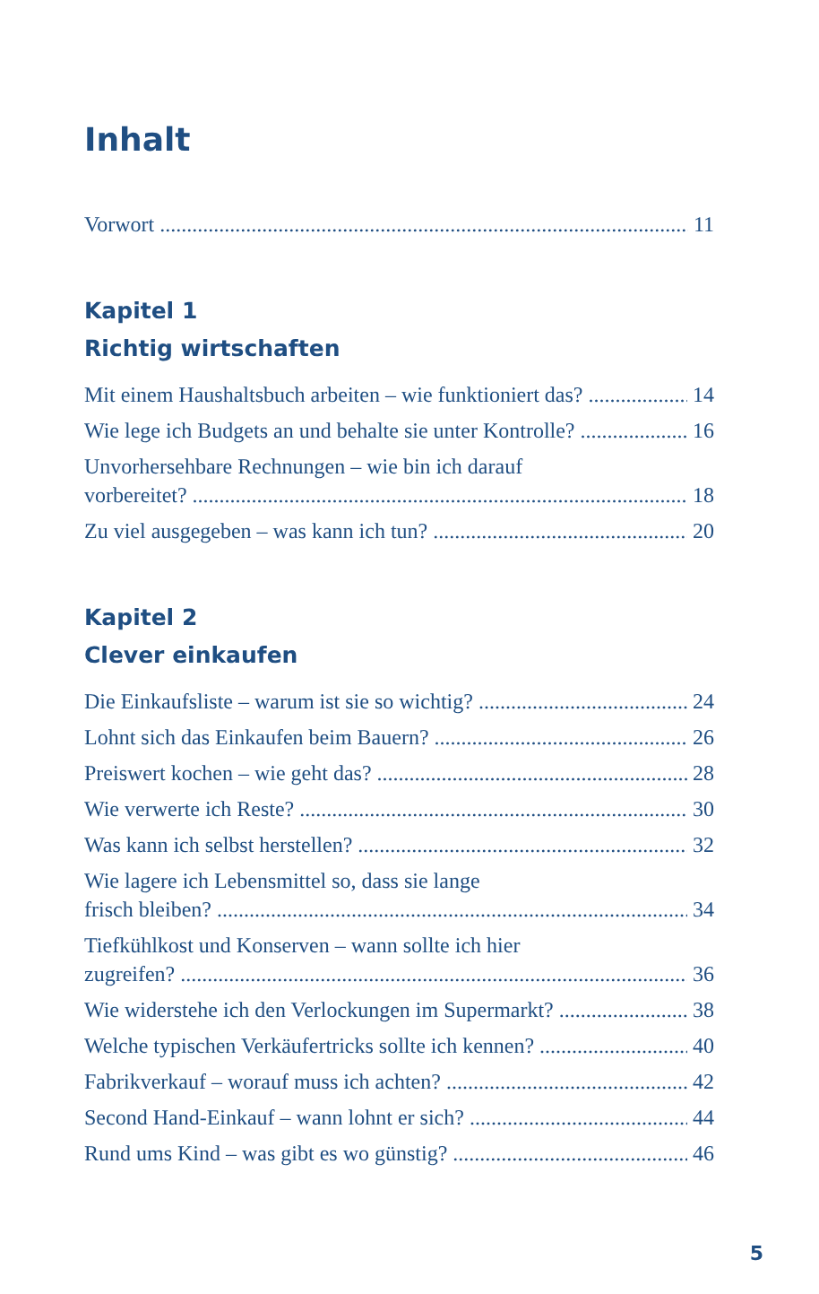Inhalt
Vorwort 11
Kapitel 1
Richtig wirtschaften
Mit einem Haushaltsbuch arbeiten – wie funktioniert das? 14
Wie lege ich Budgets an und behalte sie unter Kontrolle? 16
Unvorhersehbare Rechnungen – wie bin ich darauf
vorbereitet? 18
Zu viel ausgegeben – was kann ich tun? 20
Kapitel 2
Clever einkaufen
Die Einkaufsliste – warum ist sie so wichtig? 24
Lohnt sich das Einkaufen beim Bauern? 26
Preiswert kochen – wie geht das? 28
Wie verwerte ich Reste? 30
Was kann ich selbst herstellen? 32
Wie lagere ich Lebensmittel so, dass sie lange
frisch bleiben? 34
Tiefkühlkost und Konserven – wann sollte ich hier
zugreifen? 36
Wie widerstehe ich den Verlockungen im Supermarkt? 38
Welche typischen Verkäufertricks sollte ich kennen? 40
Fabrikverkauf – worauf muss ich achten? 42
Second Hand-Einkauf – wann lohnt er sich? 44
Rund ums Kind – was gibt es wo günstig? 46
5